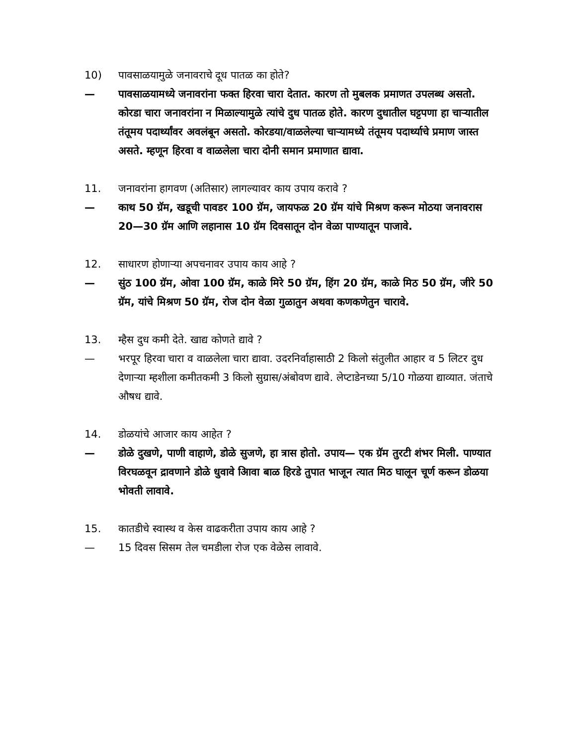10) पावसाळयामुळे जनावराचे दूध पातळ का होते?
— पावसाळयामध्ये जनावरांना फक्त हिरवा चारा देतात. कारण तो मुबलक प्रमाणत उपलब्ध असतो. कोरडा चारा जनावरांना न मिळाल्यामुळे त्यांचे दुध पातळ होते. कारण दुधातील घट्टपणा हा चाऱ्यातील तंतूमय पदार्थ्यांवर अवलंबून असतो. कोरडया/वाळलेल्या चाऱ्यामध्ये तंतूमय पदार्थ्याचे प्रमाण जास्त असते. म्हणून हिरवा व वाळलेला चारा दोनी समान प्रमाणात द्यावा.
11. जनावरांना हागवण (अतिसार) लागल्यावर काय उपाय करावे ?
— काथ 50 ग्रॅम, खडूची पावडर 100 ग्रॅम, जायफळ 20 ग्रॅम यांचे मिश्रण करून मोठया जनावरास 20—30 ग्रॅम आणि लहानास 10 ग्रॅम दिवसातून दोन वेळा पाण्यातून पाजावे.
12. साधारण होणाऱ्या अपचनावर उपाय काय आहे ?
— सुंठ 100 ग्रॅम, ओवा 100 ग्रॅम, काळे मिरे 50 ग्रॅम, हिंग 20 ग्रॅम, काळे मिठ 50 ग्रॅम, जीरे 50 ग्रॅम, यांचे मिश्रण 50 ग्रॅम, रोज दोन वेळा गुळातुन अथवा कणकणेतुन चारावे.
13. म्हैस दुध कमी देते. खाद्य कोणते द्यावे ?
— भरपूर हिरवा चारा व वाळलेला चारा द्यावा. उदरनिर्वाहासाठी 2 किलो संतुलीत आहार व 5 लिटर दुध देणाऱ्या म्हशीला कमीतकमी 3 किलो सुग्रास/अंबोवण द्यावे. लेप्टाडेनच्या 5/10 गोळया द्याव्यात. जंताचे औषध द्यावे.
14. डोळयांचे आजार काय आहेत ?
— डोळे दुखणे, पाणी वाहाणे, डोळे सुजणे, हा त्रास होतो. उपाय— एक ग्रॅम तुरटी शंभर मिली. पाण्यात विरघळवून द्रावणाने डोळे धुवावे आिवा बाळ हिरडे तुपात भाजून त्यात मिठ घालून चूर्ण करून डोळया भोवती लावावे.
15. कातडीचे स्वास्थ व केस वाढकरीता उपाय काय आहे ?
— 15 दिवस सिसम तेल चमडीला रोज एक वेळेस लावावे.